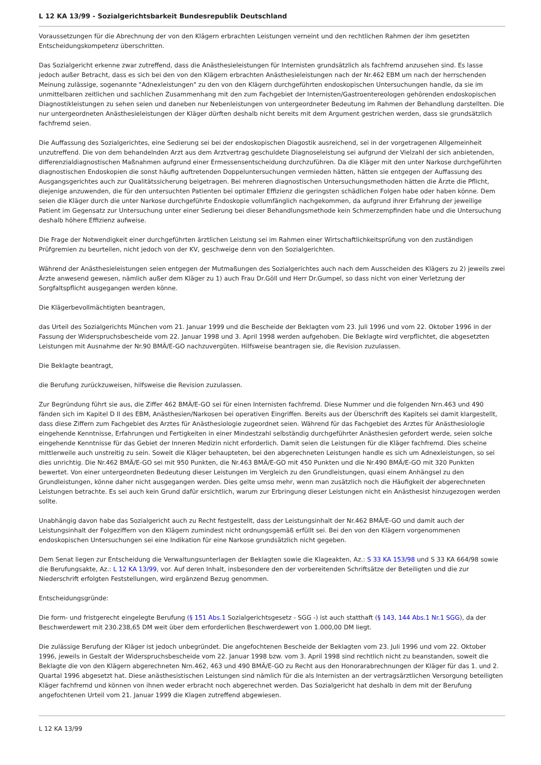L 12 KA 13/99 - Sozialgerichtsbarkeit Bundesrepublik Deutschland
Voraussetzungen für die Abrechnung der von den Klägern erbrachten Leistungen verneint und den rechtlichen Rahmen der ihm gesetzten Entscheidungskompetenz überschritten.
Das Sozialgericht erkenne zwar zutreffend, dass die Anästhesieleistungen für Internisten grundsätzlich als fachfremd anzusehen sind. Es lasse jedoch außer Betracht, dass es sich bei den von den Klägern erbrachten Anästhesieleistungen nach der Nr.462 EBM um nach der herrschenden Meinung zulässige, sogenannte "Adnexleistungen" zu den von den Klägern durchgeführten endoskopischen Untersuchungen handle, da sie im unmittelbaren zeitlichen und sachlichen Zusammenhang mit den zum Fachgebiet der Internisten/Gastroentereologen gehörenden endoskopischen Diagnostikleistungen zu sehen seien und daneben nur Nebenleistungen von untergeordneter Bedeutung im Rahmen der Behandlung darstellten. Die nur untergeordneten Anästhesieleistungen der Kläger dürften deshalb nicht bereits mit dem Argument gestrichen werden, dass sie grundsätzlich fachfremd seien.
Die Auffassung des Sozialgerichtes, eine Sedierung sei bei der endoskopischen Diagostik ausreichend, sei in der vorgetragenen Allgemeinheit unzutreffend. Die von dem behandelnden Arzt aus dem Arztvertrag geschuldete Diagnoseleistung sei aufgrund der Vielzahl der sich anbietenden, differenzialdiagnostischen Maßnahmen aufgrund einer Ermessensentscheidung durchzuführen. Da die Kläger mit den unter Narkose durchgeführten diagnostischen Endoskopien die sonst häufig auftretenden Doppeluntersuchungen vermieden hätten, hätten sie entgegen der Auffassung des Ausgangsgerichtes auch zur Qualitätssicherung beigetragen. Bei mehreren diagnostischen Untersuchungsmethoden hätten die Ärzte die Pflicht, diejenige anzuwenden, die für den untersuchten Patienten bei optimaler Effizienz die geringsten schädlichen Folgen habe oder haben könne. Dem seien die Kläger durch die unter Narkose durchgeführte Endoskopie vollumfänglich nachgekommen, da aufgrund ihrer Erfahrung der jeweilige Patient im Gegensatz zur Untersuchung unter einer Sedierung bei dieser Behandlungsmethode kein Schmerzempfinden habe und die Untersuchung deshalb höhere Effizienz aufweise.
Die Frage der Notwendigkeit einer durchgeführten ärztlichen Leistung sei im Rahmen einer Wirtschaftlichkeitsprüfung von den zuständigen Prüfgremien zu beurteilen, nicht jedoch von der KV, geschweige denn von den Sozialgerichten.
Während der Anästhesieleistungen seien entgegen der Mutmaßungen des Sozialgerichtes auch nach dem Ausscheiden des Klägers zu 2) jeweils zwei Ärzte anwesend gewesen, nämlich außer dem Kläger zu 1) auch Frau Dr.Göll und Herr Dr.Gumpel, so dass nicht von einer Verletzung der Sorgfaltspflicht ausgegangen werden könne.
Die Klägerbevollmächtigten beantragen,
das Urteil des Sozialgerichts München vom 21. Januar 1999 und die Bescheide der Beklagten vom 23. Juli 1996 und vom 22. Oktober 1996 in der Fassung der Widerspruchsbescheide vom 22. Januar 1998 und 3. April 1998 werden aufgehoben. Die Beklagte wird verpflichtet, die abgesetzten Leistungen mit Ausnahme der Nr.90 BMÄ/E-GO nachzuvergüten. Hilfsweise beantragen sie, die Revision zuzulassen.
Die Beklagte beantragt,
die Berufung zurückzuweisen, hilfsweise die Revision zuzulassen.
Zur Begründung führt sie aus, die Ziffer 462 BMÄ/E-GO sei für einen Internisten fachfremd. Diese Nummer und die folgenden Nrn.463 und 490 fänden sich im Kapitel D II des EBM, Anästhesien/Narkosen bei operativen Eingriffen. Bereits aus der Überschrift des Kapitels sei damit klargestellt, dass diese Ziffern zum Fachgebiet des Arztes für Anästhesiologie zugeordnet seien. Während für das Fachgebiet des Arztes für Anästhesiologie eingehende Kenntnisse, Erfahrungen und Fertigkeiten in einer Mindestzahl selbständig durchgeführter Anästhesien gefordert werde, seien solche eingehende Kenntnisse für das Gebiet der Inneren Medizin nicht erforderlich. Damit seien die Leistungen für die Kläger fachfremd. Dies scheine mittlerweile auch unstreitig zu sein. Soweit die Kläger behaupteten, bei den abgerechneten Leistungen handle es sich um Adnexleistungen, so sei dies unrichtig. Die Nr.462 BMÄ/E-GO sei mit 950 Punkten, die Nr.463 BMÄ/E-GO mit 450 Punkten und die Nr.490 BMÄ/E-GO mit 320 Punkten bewertet. Von einer untergeordneten Bedeutung dieser Leistungen im Vergleich zu den Grundleistungen, quasi einem Anhängsel zu den Grundleistungen, könne daher nicht ausgegangen werden. Dies gelte umso mehr, wenn man zusätzlich noch die Häufigkeit der abgerechneten Leistungen betrachte. Es sei auch kein Grund dafür ersichtlich, warum zur Erbringung dieser Leistungen nicht ein Anästhesist hinzugezogen werden sollte.
Unabhängig davon habe das Sozialgericht auch zu Recht festgestellt, dass der Leistungsinhalt der Nr.462 BMÄ/E-GO und damit auch der Leistungsinhalt der Folgeziffern von den Klägern zumindest nicht ordnungsgemäß erfüllt sei. Bei den von den Klägern vorgenommenen endoskopischen Untersuchungen sei eine Indikation für eine Narkose grundsätzlich nicht gegeben.
Dem Senat liegen zur Entscheidung die Verwaltungsunterlagen der Beklagten sowie die Klageakten, Az.: S 33 KA 153/98 und S 33 KA 664/98 sowie die Berufungsakte, Az.: L 12 KA 13/99, vor. Auf deren Inhalt, insbesondere den der vorbereitenden Schriftsätze der Beteiligten und die zur Niederschrift erfolgten Feststellungen, wird ergänzend Bezug genommen.
Entscheidungsgründe:
Die form- und fristgerecht eingelegte Berufung (§ 151 Abs.1 Sozialgerichtsgesetz - SGG -) ist auch statthaft (§ 143, 144 Abs.1 Nr.1 SGG), da der Beschwerdewert mit 230.238,65 DM weit über dem erforderlichen Beschwerdewert von 1.000,00 DM liegt.
Die zulässige Berufung der Kläger ist jedoch unbegründet. Die angefochtenen Bescheide der Beklagten vom 23. Juli 1996 und vom 22. Oktober 1996, jeweils in Gestalt der Widerspruchsbescheide vom 22. Januar 1998 bzw. vom 3. April 1998 sind rechtlich nicht zu beanstanden, soweit die Beklagte die von den Klägern abgerechneten Nrn.462, 463 und 490 BMÄ/E-GO zu Recht aus den Honorarabrechnungen der Kläger für das 1. und 2. Quartal 1996 abgesetzt hat. Diese anästhesistischen Leistungen sind nämlich für die als Internisten an der vertragsärztlichen Versorgung beteiligten Kläger fachfremd und können von ihnen weder erbracht noch abgerechnet werden. Das Sozialgericht hat deshalb in dem mit der Berufung angefochtenen Urteil vom 21. Januar 1999 die Klagen zutreffend abgewiesen.
L 12 KA 13/99